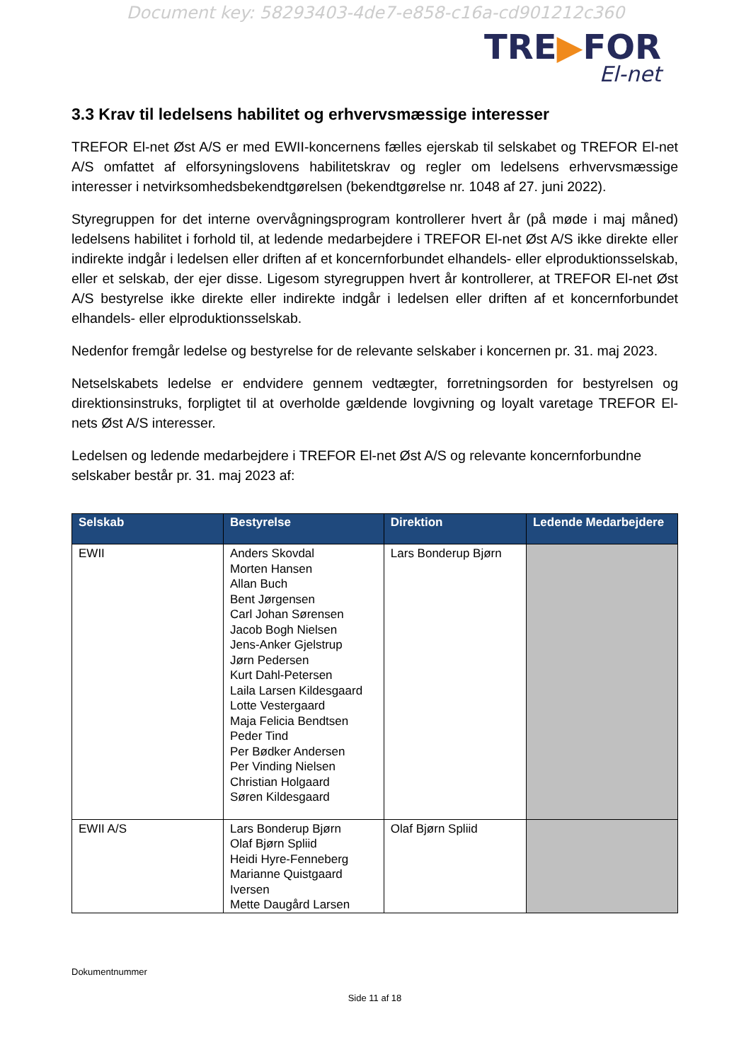Document key: 58293403-4de7-e858-c16a-cd901212c360
TRE▶FOR
El-net
3.3 Krav til ledelsens habilitet og erhvervsmæssige interesser
TREFOR El-net Øst A/S er med EWII-koncernens fælles ejerskab til selskabet og TREFOR El-net A/S omfattet af elforsyningslovens habilitetskrav og regler om ledelsens erhvervsmæssige interesser i netvirksomhedsbekendtgørelsen (bekendtgørelse nr. 1048 af 27. juni 2022).
Styregruppen for det interne overvågningsprogram kontrollerer hvert år (på møde i maj måned) ledelsens habilitet i forhold til, at ledende medarbejdere i TREFOR El-net Øst A/S ikke direkte eller indirekte indgår i ledelsen eller driften af et koncernforbundet elhandels- eller elproduktionsselskab, eller et selskab, der ejer disse. Ligesom styregruppen hvert år kontrollerer, at TREFOR El-net Øst A/S bestyrelse ikke direkte eller indirekte indgår i ledelsen eller driften af et koncernforbundet elhandels- eller elproduktionsselskab.
Nedenfor fremgår ledelse og bestyrelse for de relevante selskaber i koncernen pr. 31. maj 2023.
Netselskabets ledelse er endvidere gennem vedtægter, forretningsorden for bestyrelsen og direktionsinstruks, forpligtet til at overholde gældende lovgivning og loyalt varetage TREFOR El-nets Øst A/S interesser.
Ledelsen og ledende medarbejdere i TREFOR El-net Øst A/S og relevante koncernforbundne selskaber består pr. 31. maj 2023 af:
| Selskab | Bestyrelse | Direktion | Ledende Medarbejdere |
| --- | --- | --- | --- |
| EWII | Anders Skovdal Morten Hansen Allan Buch Bent Jørgensen Carl Johan Sørensen Jacob Bogh Nielsen Jens-Anker Gjelstrup Jørn Pedersen Kurt Dahl-Petersen Laila Larsen Kildesgaard Lotte Vestergaard Maja Felicia Bendtsen Peder Tind Per Bødker Andersen Per Vinding Nielsen Christian Holgaard Søren Kildesgaard | Lars Bonderup Bjørn | |
| EWII A/S | Lars Bonderup Bjørn Olaf Bjørn Spliid Heidi Hyre-Fenneberg Marianne Quistgaard Iversen Mette Daugård Larsen | Olaf Bjørn Spliid | |
Dokumentnummer
Side 11 af 18